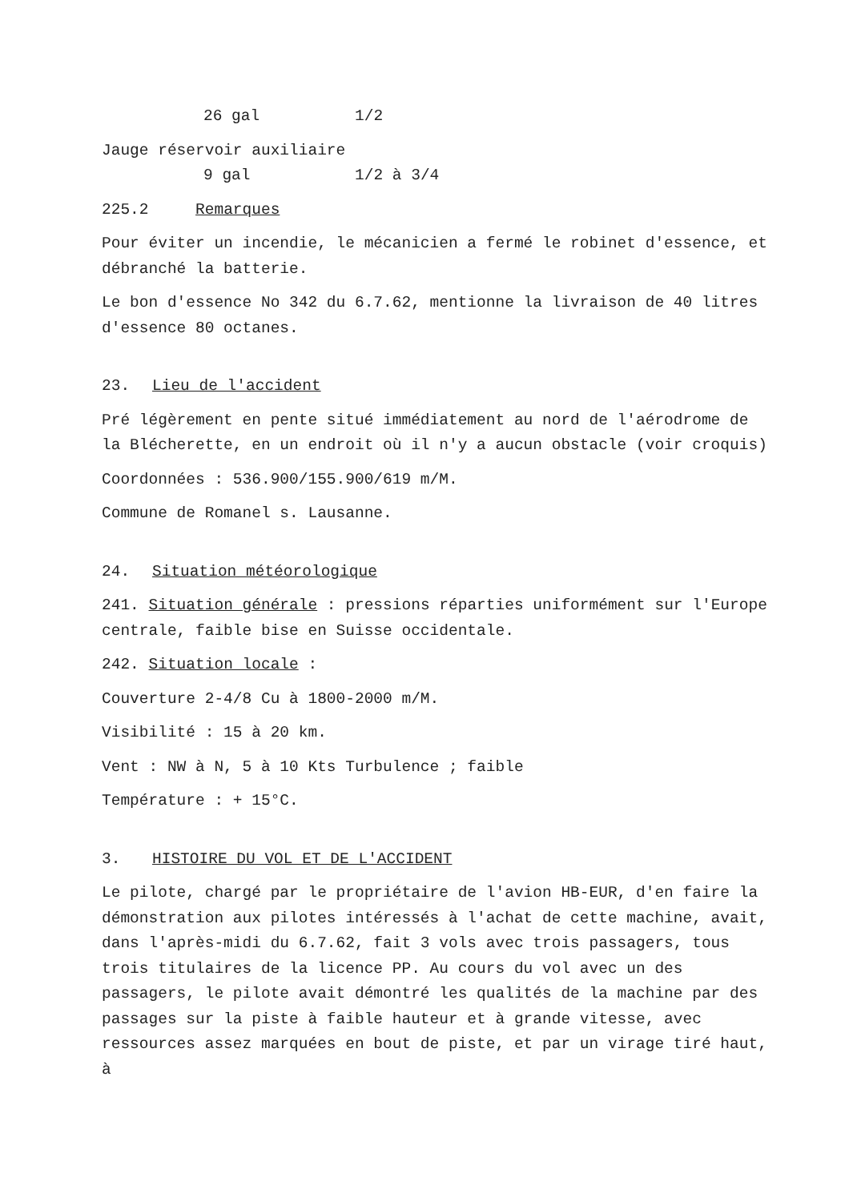26 gal 1/2
Jauge réservoir auxiliaire
9 gal 1/2 à 3/4
225.2 Remarques
Pour éviter un incendie, le mécanicien a fermé le robinet d'essence, et débranché la batterie.
Le bon d'essence No 342 du 6.7.62, mentionne la livraison de 40 litres d'essence 80 octanes.
23. Lieu de l'accident
Pré légèrement en pente situé immédiatement au nord de l'aérodrome de la Blécherette, en un endroit où il n'y a aucun obstacle (voir croquis)
Coordonnées : 536.900/155.900/619 m/M.
Commune de Romanel s. Lausanne.
24. Situation météorologique
241. Situation générale : pressions réparties uniformément sur l'Europe centrale, faible bise en Suisse occidentale.
242. Situation locale :
Couverture 2-4/8 Cu à 1800-2000 m/M.
Visibilité : 15 à 20 km.
Vent : NW à N, 5 à 10 Kts Turbulence ; faible
Température : + 15°C.
3. HISTOIRE DU VOL ET DE L'ACCIDENT
Le pilote, chargé par le propriétaire de l'avion HB-EUR, d'en faire la démonstration aux pilotes intéressés à l'achat de cette machine, avait, dans l'après-midi du 6.7.62, fait 3 vols avec trois passagers, tous trois titulaires de la licence PP. Au cours du vol avec un des passagers, le pilote avait démontré les qualités de la machine par des passages sur la piste à faible hauteur et à grande vitesse, avec ressources assez marquées en bout de piste, et par un virage tiré haut, à